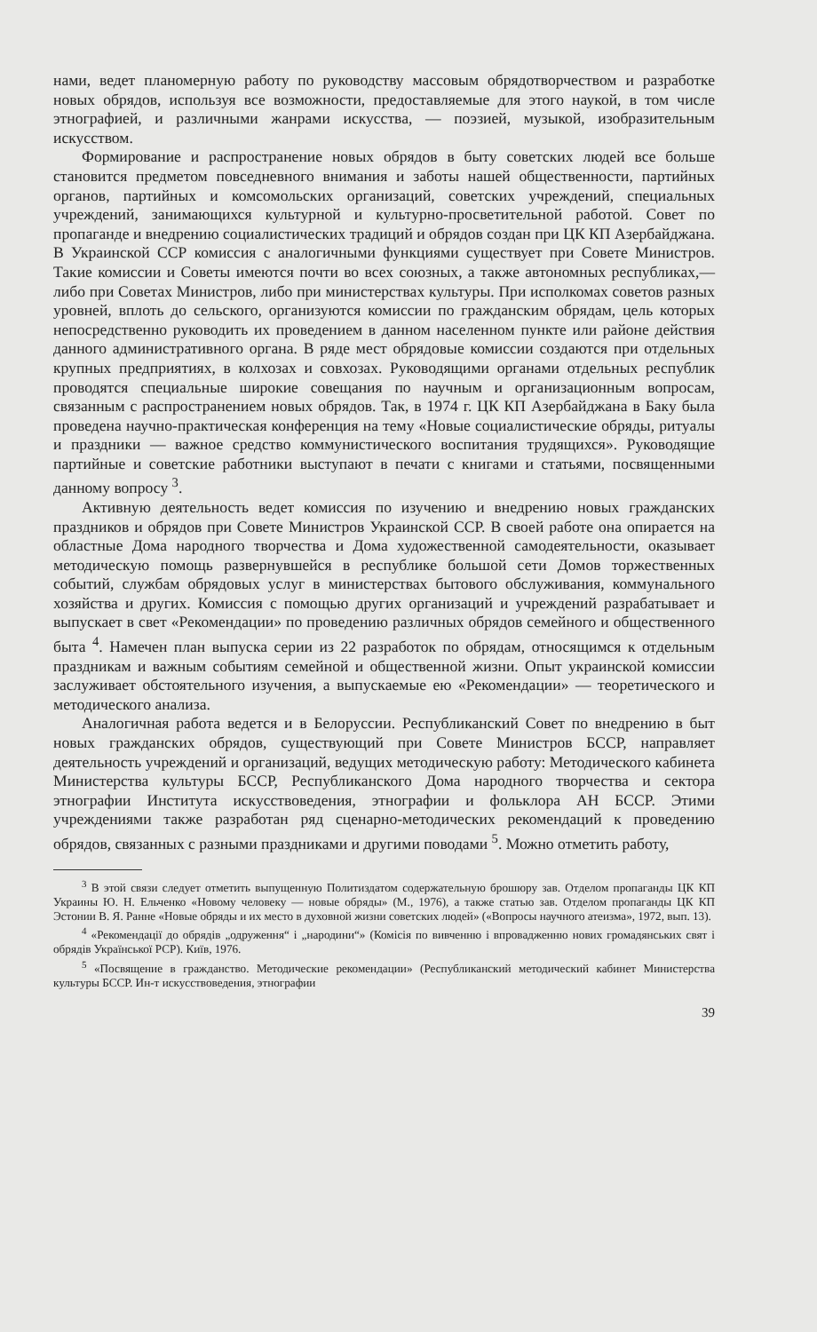нами, ведет планомерную работу по руководству массовым обрядотворчеством и разработке новых обрядов, используя все возможности, предоставляемые для этого наукой, в том числе этнографией, и различными жанрами искусства, — поэзией, музыкой, изобразительным искусством.
Формирование и распространение новых обрядов в быту советских людей все больше становится предметом повседневного внимания и заботы нашей общественности, партийных органов, партийных и комсомольских организаций, советских учреждений, специальных учреждений, занимающихся культурной и культурно-просветительной работой. Совет по пропаганде и внедрению социалистических традиций и обрядов создан при ЦК КП Азербайджана. В Украинской ССР комиссия с аналогичными функциями существует при Совете Министров. Такие комиссии и Советы имеются почти во всех союзных, а также автономных республиках,— либо при Советах Министров, либо при министерствах культуры. При исполкомах советов разных уровней, вплоть до сельского, организуются комиссии по гражданским обрядам, цель которых непосредственно руководить их проведением в данном населенном пункте или районе действия данного административного органа. В ряде мест обрядовые комиссии создаются при отдельных крупных предприятиях, в колхозах и совхозах. Руководящими органами отдельных республик проводятся специальные широкие совещания по научным и организационным вопросам, связанным с распространением новых обрядов. Так, в 1974 г. ЦК КП Азербайджана в Баку была проведена научно-практическая конференция на тему «Новые социалистические обряды, ритуалы и праздники — важное средство коммунистического воспитания трудящихся». Руководящие партийные и советские работники выступают в печати с книгами и статьями, посвященными данному вопросу <sup>3</sup>.
Активную деятельность ведет комиссия по изучению и внедрению новых гражданских праздников и обрядов при Совете Министров Украинской ССР. В своей работе она опирается на областные Дома народного творчества и Дома художественной самодеятельности, оказывает методическую помощь развернувшейся в республике большой сети Домов торжественных событий, службам обрядовых услуг в министерствах бытового обслуживания, коммунального хозяйства и других. Комиссия с помощью других организаций и учреждений разрабатывает и выпускает в свет «Рекомендации» по проведению различных обрядов семейного и общественного быта <sup>4</sup>. Намечен план выпуска серии из 22 разработок по обрядам, относящимся к отдельным праздникам и важным событиям семейной и общественной жизни. Опыт украинской комиссии заслуживает обстоятельного изучения, а выпускаемые ею «Рекомендации» — теоретического и методического анализа.
Аналогичная работа ведется и в Белоруссии. Республиканский Совет по внедрению в быт новых гражданских обрядов, существующий при Совете Министров БССР, направляет деятельность учреждений и организаций, ведущих методическую работу: Методического кабинета Министерства культуры БССР, Республиканского Дома народного творчества и сектора этнографии Института искусствоведения, этнографии и фольклора АН БССР. Этими учреждениями также разработан ряд сценарно-методических рекомендаций к проведению обрядов, связанных с разными праздниками и другими поводами <sup>5</sup>. Можно отметить работу,
<sup>3</sup> В этой связи следует отметить выпущенную Политиздатом содержательную брошюру зав. Отделом пропаганды ЦК КП Украины Ю. Н. Ельченко «Новому человеку — новые обряды» (М., 1976), а также статью зав. Отделом пропаганды ЦК КП Эстонии В. Я. Ранне «Новые обряды и их место в духовной жизни советских людей» («Вопросы научного атеизма», 1972, вып. 13).
<sup>4</sup> «Рекомендації до обрядів „одруження“ і „народини“» (Комісія по вивченню і впровадженню нових громадянських свят і обрядів Української РСР). Київ, 1976.
<sup>5</sup> «Посвящение в гражданство. Методические рекомендации» (Республиканский методический кабинет Министерства культуры БССР. Ин-т искусствоведения, этнографии
39